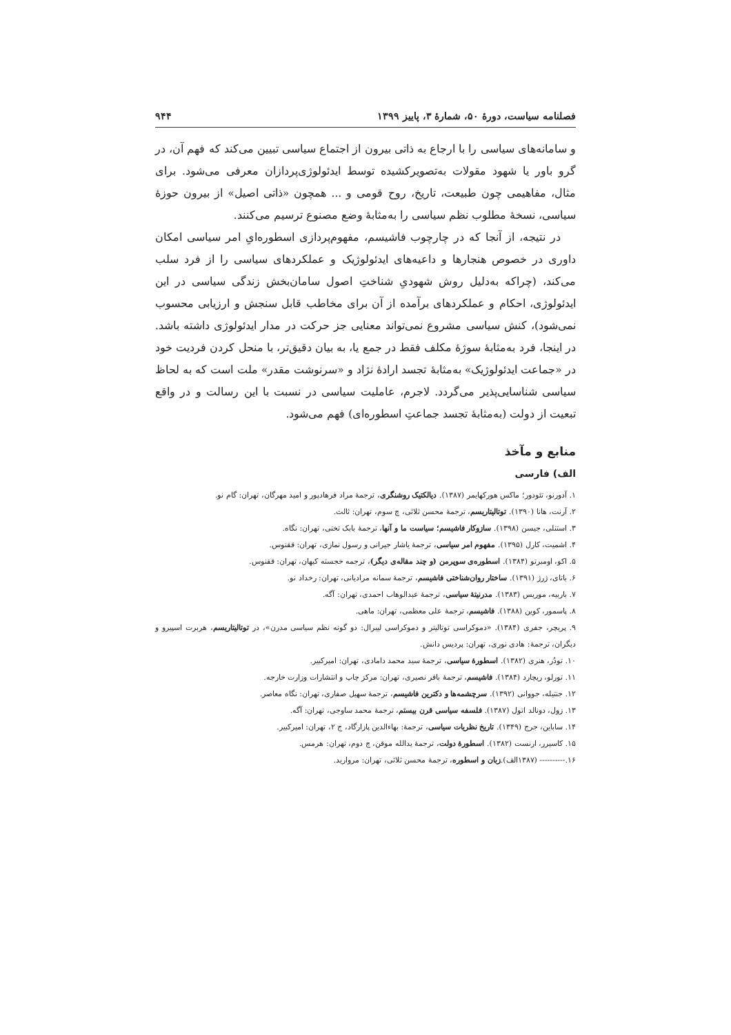فصلنامه سیاست، دورهٔ ۵۰، شمارهٔ ۳، پاییز ۱۳۹۹ ۹۴۴
و سامانه‌های سیاسی را با ارجاع به ذاتی بیرون از اجتماع سیاسی تبیین می‌کند که فهم آن، در گرو باور یا شهود مقولات به‌تصویرکشیده توسط ایدئولوژی‌پردازان معرفی می‌شود. برای مثال، مفاهیمی چون طبیعت، تاریخ، روح قومی و ... همچون «ذاتی اصیل» از بیرون حوزهٔ سیاسی، نسخهٔ مطلوب نظم سیاسی را به‌مثابهٔ وضع مصنوع ترسیم می‌کنند.
در نتیجه، از آنجا که در چارچوب فاشیسم، مفهوم‌پردازی اسطوره‌ایِ امر سیاسی امکان داوری در خصوص هنجارها و داعیه‌های ایدئولوژیک و عملکردهای سیاسی را از فرد سلب می‌کند، (چراکه به‌دلیل روش شهودیِ شناختِ اصول سامان‌بخش زندگی سیاسی در این ایدئولوژی، احکام و عملکردهای برآمده از آن برای مخاطب قابل سنجش و ارزیابی محسوب نمی‌شود)، کنش سیاسی مشروع نمی‌تواند معنایی جز حرکت در مدار ایدئولوژی داشته باشد. در اینجا، فرد به‌مثابهٔ سوژهٔ مکلف فقط در جمع یا، به بیان دقیق‌تر، با منحل کردن فردیت خود در «جماعت ایدئولوژیک» به‌مثابهٔ تجسد ارادهٔ نژاد و «سرنوشت مقدر» ملت است که به لحاظ سیاسی شناسایی‌پذیر می‌گردد. لاجرم، عاملیت سیاسی در نسبت با این رسالت و در واقع تبعیت از دولت (به‌مثابهٔ تجسد جماعتِ اسطوره‌ای) فهم می‌شود.
منابع و مآخذ
الف) فارسی
۱. آدورنو، تئودور؛ ماکس هورکهایمر (۱۳۸۷). دیالکتیک روشنگری، ترجمهٔ مراد فرهادپور و امید مهرگان، تهران: گام نو.
۲. آرنت، هانا (۱۳۹۰). توتالیتاریسم، ترجمهٔ محسن ثلاثی، چ سوم، تهران: ثالث.
۳. استنلی، جیسن (۱۳۹۸). سازوکار فاشیسم؛ سیاست ما و آنها، ترجمهٔ بابک تختی، تهران: نگاه.
۴. اشمیت، کارل (۱۳۹۵). مفهوم امر سیاسی، ترجمهٔ یاشار جیرانی و رسول نمازی، تهران: ققنوس.
۵. اکو، اومبرتو (۱۳۸۴). اسطوره‌ی سوپرمن (و چند مقاله‌ی دیگر)، ترجمه خجسته کیهان، تهران: ققنوس.
۶. باتای، ژرژ (۱۳۹۱). ساختار روان‌شناختی فاشیسم، ترجمهٔ سمانه مرادیانی، تهران: رخداد نو.
۷. باربیه، موریس (۱۳۸۳). مدرنیتهٔ سیاسی، ترجمهٔ عبدالوهاب احمدی، تهران: آگه.
۸. پاسمور، کوین (۱۳۸۸). فاشیسم، ترجمهٔ علی معظمی، تهران: ماهی.
۹. پریچر، جفری (۱۳۸۴). «دموکراسی توتالیتر و دموکراسی لیبرال: دو گونه نظم سیاسی مدرن»، در توتالیتاریسم، هربرت اسپیرو و دیگران، ترجمهٔ: هادی نوری، تهران: پردیس دانش.
۱۰. تودُر، هنری (۱۳۸۲). اسطورهٔ سیاسی، ترجمهٔ سید محمد دامادی، تهران: امیرکبیر.
۱۱. تورلو، ریچارد (۱۳۸۴). فاشیسم، ترجمهٔ باقر نصیری، تهران: مرکز چاپ و انتشارات وزارت خارجه.
۱۲. جنتیله، جووانی (۱۳۹۲). سرچشمه‌ها و دکترین فاشیسم، ترجمهٔ سهیل صفاری، تهران: نگاه معاصر.
۱۳. زول، دونالد اتول (۱۳۸۷). فلسفه سیاسی قرن بیستم، ترجمهٔ محمد ساوجی، تهران: آگه.
۱۴. ساباین، جرج (۱۳۴۹). تاریخ نظریات سیاسی، ترجمهٔ: بهاءالدین پازارگاد، ج ۲، تهران: امیرکبیر.
۱۵. کاسیرر، ارنست (۱۳۸۲). اسطورهٔ دولت، ترجمهٔ یدالله موقن، چ دوم، تهران: هرمس.
۱۶.---------- (۱۳۸۷الف).زبان و اسطوره، ترجمهٔ محسن ثلاثی، تهران: مروارید.